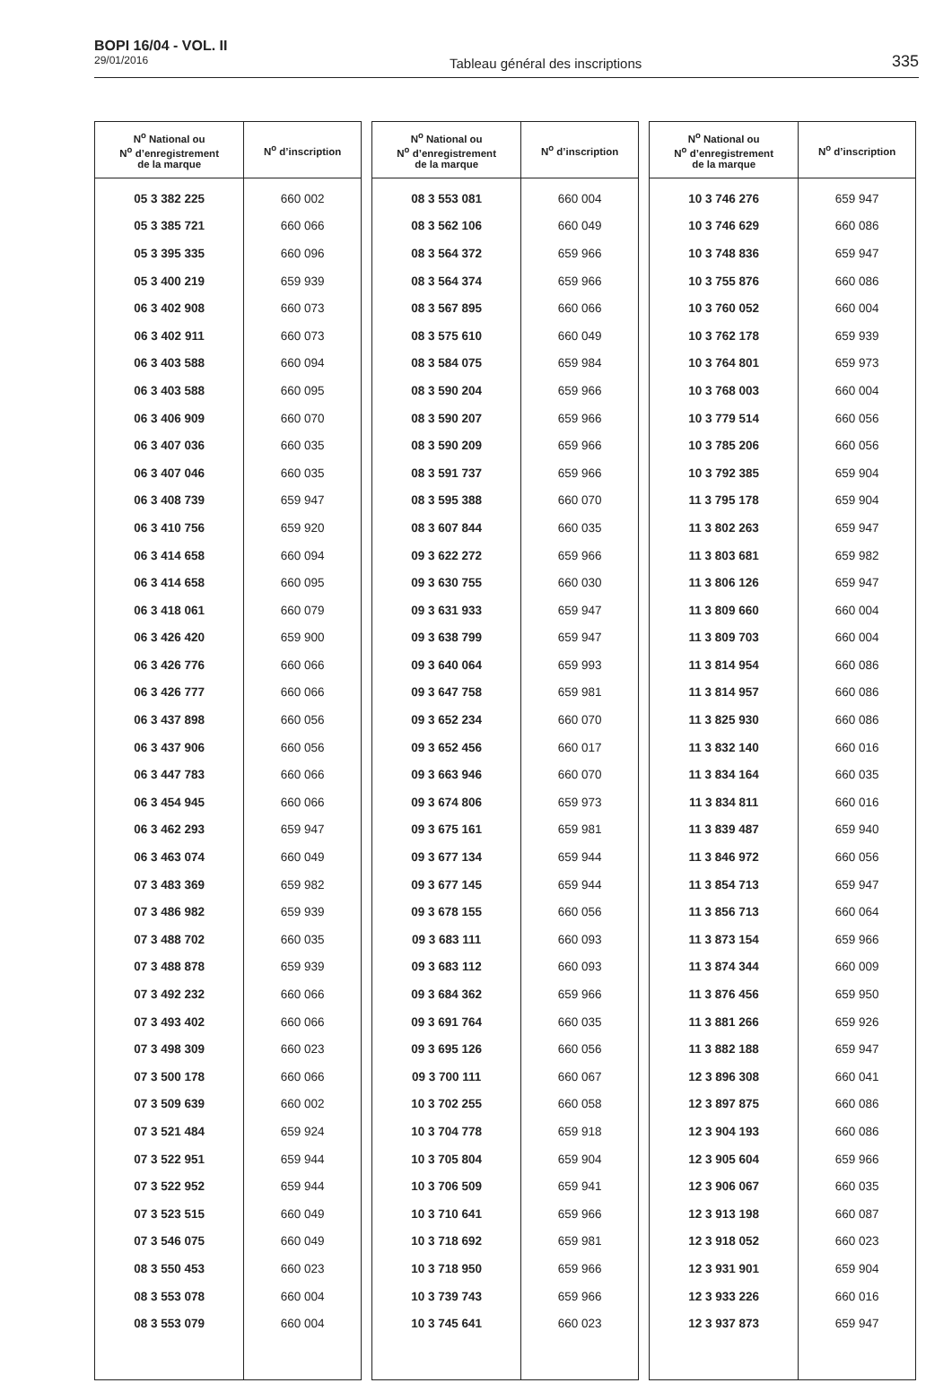BOPI 16/04 - VOL. II
29/01/2016
Tableau général des inscriptions
335
| N<sup>o</sup> National ou N<sup>o</sup> d’enregistrement de la marque | N<sup>o</sup> d’inscription |
| --- | --- |
| 05 3 382 225 | 660 002 |
| 05 3 385 721 | 660 066 |
| 05 3 395 335 | 660 096 |
| 05 3 400 219 | 659 939 |
| 06 3 402 908 | 660 073 |
| 06 3 402 911 | 660 073 |
| 06 3 403 588 | 660 094 |
| 06 3 403 588 | 660 095 |
| 06 3 406 909 | 660 070 |
| 06 3 407 036 | 660 035 |
| 06 3 407 046 | 660 035 |
| 06 3 408 739 | 659 947 |
| 06 3 410 756 | 659 920 |
| 06 3 414 658 | 660 094 |
| 06 3 414 658 | 660 095 |
| 06 3 418 061 | 660 079 |
| 06 3 426 420 | 659 900 |
| 06 3 426 776 | 660 066 |
| 06 3 426 777 | 660 066 |
| 06 3 437 898 | 660 056 |
| 06 3 437 906 | 660 056 |
| 06 3 447 783 | 660 066 |
| 06 3 454 945 | 660 066 |
| 06 3 462 293 | 659 947 |
| 06 3 463 074 | 660 049 |
| 07 3 483 369 | 659 982 |
| 07 3 486 982 | 659 939 |
| 07 3 488 702 | 660 035 |
| 07 3 488 878 | 659 939 |
| 07 3 492 232 | 660 066 |
| 07 3 493 402 | 660 066 |
| 07 3 498 309 | 660 023 |
| 07 3 500 178 | 660 066 |
| 07 3 509 639 | 660 002 |
| 07 3 521 484 | 659 924 |
| 07 3 522 951 | 659 944 |
| 07 3 522 952 | 659 944 |
| 07 3 523 515 | 660 049 |
| 07 3 546 075 | 660 049 |
| 08 3 550 453 | 660 023 |
| 08 3 553 078 | 660 004 |
| 08 3 553 079 | 660 004 |
| N<sup>o</sup> National ou N<sup>o</sup> d’enregistrement de la marque | N<sup>o</sup> d’inscription |
| --- | --- |
| 08 3 553 081 | 660 004 |
| 08 3 562 106 | 660 049 |
| 08 3 564 372 | 659 966 |
| 08 3 564 374 | 659 966 |
| 08 3 567 895 | 660 066 |
| 08 3 575 610 | 660 049 |
| 08 3 584 075 | 659 984 |
| 08 3 590 204 | 659 966 |
| 08 3 590 207 | 659 966 |
| 08 3 590 209 | 659 966 |
| 08 3 591 737 | 659 966 |
| 08 3 595 388 | 660 070 |
| 08 3 607 844 | 660 035 |
| 09 3 622 272 | 659 966 |
| 09 3 630 755 | 660 030 |
| 09 3 631 933 | 659 947 |
| 09 3 638 799 | 659 947 |
| 09 3 640 064 | 659 993 |
| 09 3 647 758 | 659 981 |
| 09 3 652 234 | 660 070 |
| 09 3 652 456 | 660 017 |
| 09 3 663 946 | 660 070 |
| 09 3 674 806 | 659 973 |
| 09 3 675 161 | 659 981 |
| 09 3 677 134 | 659 944 |
| 09 3 677 145 | 659 944 |
| 09 3 678 155 | 660 056 |
| 09 3 683 111 | 660 093 |
| 09 3 683 112 | 660 093 |
| 09 3 684 362 | 659 966 |
| 09 3 691 764 | 660 035 |
| 09 3 695 126 | 660 056 |
| 09 3 700 111 | 660 067 |
| 10 3 702 255 | 660 058 |
| 10 3 704 778 | 659 918 |
| 10 3 705 804 | 659 904 |
| 10 3 706 509 | 659 941 |
| 10 3 710 641 | 659 966 |
| 10 3 718 692 | 659 981 |
| 10 3 718 950 | 659 966 |
| 10 3 739 743 | 659 966 |
| 10 3 745 641 | 660 023 |
| N<sup>o</sup> National ou N<sup>o</sup> d’enregistrement de la marque | N<sup>o</sup> d’inscription |
| --- | --- |
| 10 3 746 276 | 659 947 |
| 10 3 746 629 | 660 086 |
| 10 3 748 836 | 659 947 |
| 10 3 755 876 | 660 086 |
| 10 3 760 052 | 660 004 |
| 10 3 762 178 | 659 939 |
| 10 3 764 801 | 659 973 |
| 10 3 768 003 | 660 004 |
| 10 3 779 514 | 660 056 |
| 10 3 785 206 | 660 056 |
| 10 3 792 385 | 659 904 |
| 11 3 795 178 | 659 904 |
| 11 3 802 263 | 659 947 |
| 11 3 803 681 | 659 982 |
| 11 3 806 126 | 659 947 |
| 11 3 809 660 | 660 004 |
| 11 3 809 703 | 660 004 |
| 11 3 814 954 | 660 086 |
| 11 3 814 957 | 660 086 |
| 11 3 825 930 | 660 086 |
| 11 3 832 140 | 660 016 |
| 11 3 834 164 | 660 035 |
| 11 3 834 811 | 660 016 |
| 11 3 839 487 | 659 940 |
| 11 3 846 972 | 660 056 |
| 11 3 854 713 | 659 947 |
| 11 3 856 713 | 660 064 |
| 11 3 873 154 | 659 966 |
| 11 3 874 344 | 660 009 |
| 11 3 876 456 | 659 950 |
| 11 3 881 266 | 659 926 |
| 11 3 882 188 | 659 947 |
| 12 3 896 308 | 660 041 |
| 12 3 897 875 | 660 086 |
| 12 3 904 193 | 660 086 |
| 12 3 905 604 | 659 966 |
| 12 3 906 067 | 660 035 |
| 12 3 913 198 | 660 087 |
| 12 3 918 052 | 660 023 |
| 12 3 931 901 | 659 904 |
| 12 3 933 226 | 660 016 |
| 12 3 937 873 | 659 947 |